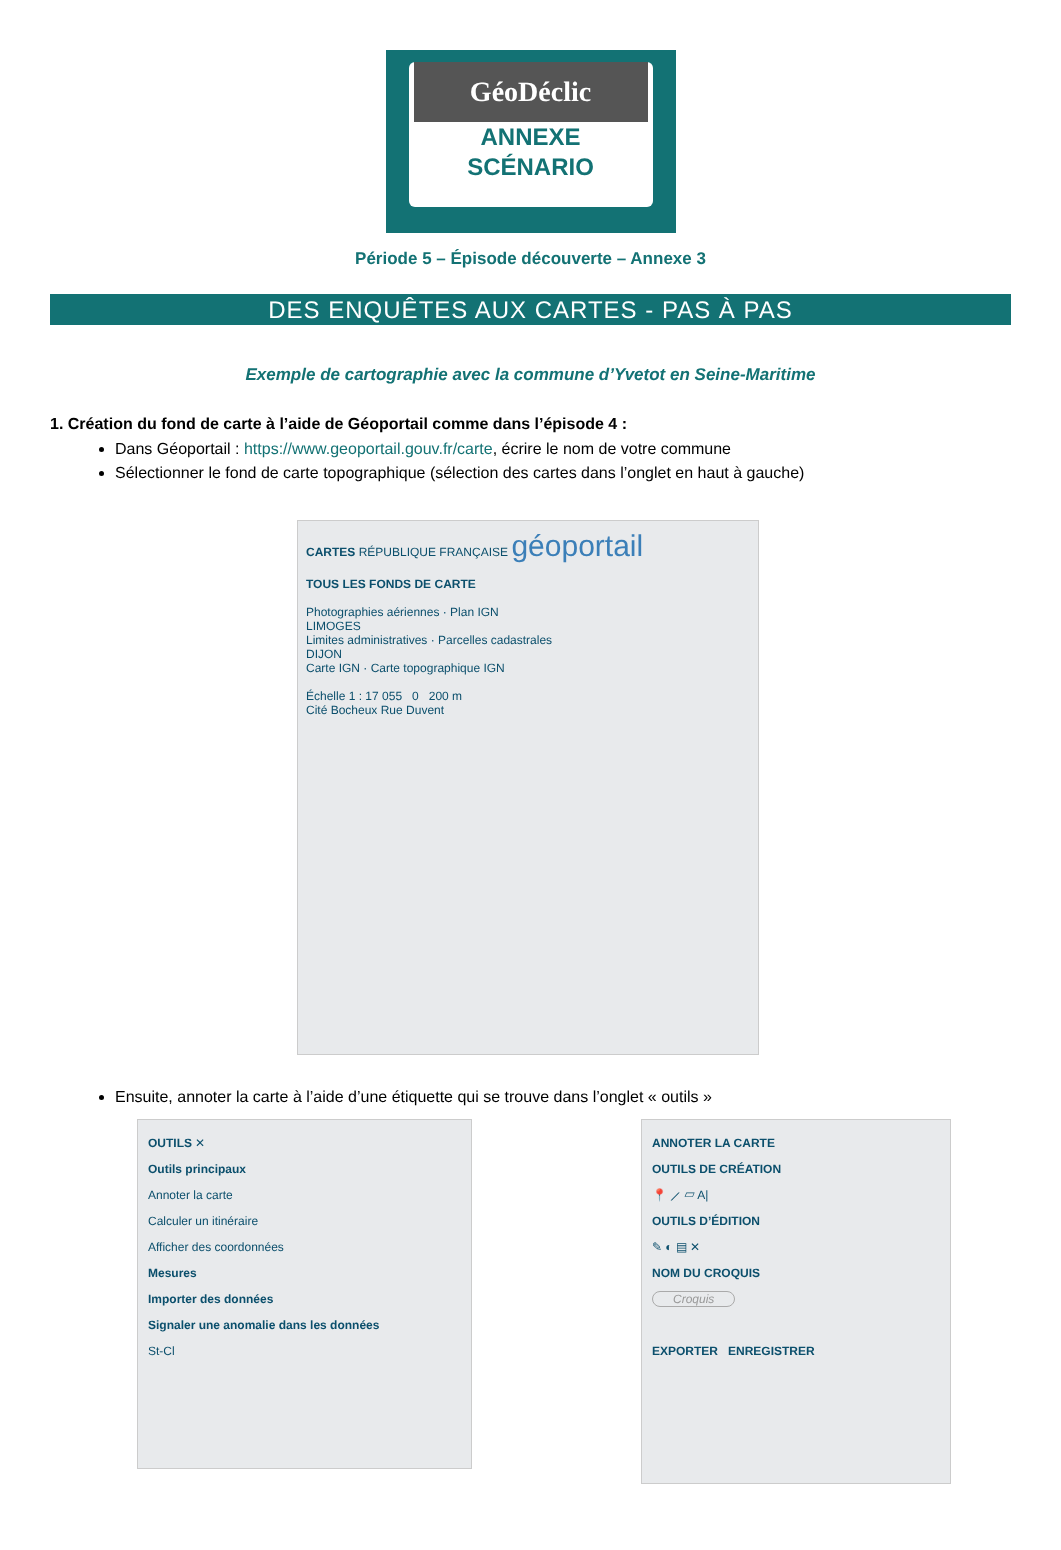GéoDéclic
ANNEXE
SCÉNARIO
Période 5 – Épisode découverte – Annexe 3
DES ENQUÊTES AUX CARTES - PAS À PAS
Exemple de cartographie avec la commune d’Yvetot en Seine-Maritime
1. Création du fond de carte à l’aide de Géoportail comme dans l’épisode 4 :
Dans Géoportail : https://www.geoportail.gouv.fr/carte, écrire le nom de votre commune
Sélectionner le fond de carte topographique (sélection des cartes dans l’onglet en haut à gauche)
CARTES RÉPUBLIQUE FRANÇAISE géoportail
TOUS LES FONDS DE CARTE
Photographies aériennes · Plan IGN
LIMOGES
Limites administratives · Parcelles cadastrales
DIJON
Carte IGN · Carte topographique IGN
Échelle 1 : 17 055 0 200 m
Cité Bocheux Rue Duvent
Ensuite, annoter la carte à l’aide d’une étiquette qui se trouve dans l’onglet « outils »
OUTILS ✕
Outils principaux
Annoter la carte
Calculer un itinéraire
Afficher des coordonnées
Mesures
Importer des données
Signaler une anomalie dans les données
St-Cl
ANNOTER LA CARTE
OUTILS DE CRÉATION
📍 ⟋ ▱ A|
OUTILS D’ÉDITION
✎ ◐ ▤ ✕
NOM DU CROQUIS
Croquis
EXPORTER ENREGISTRER